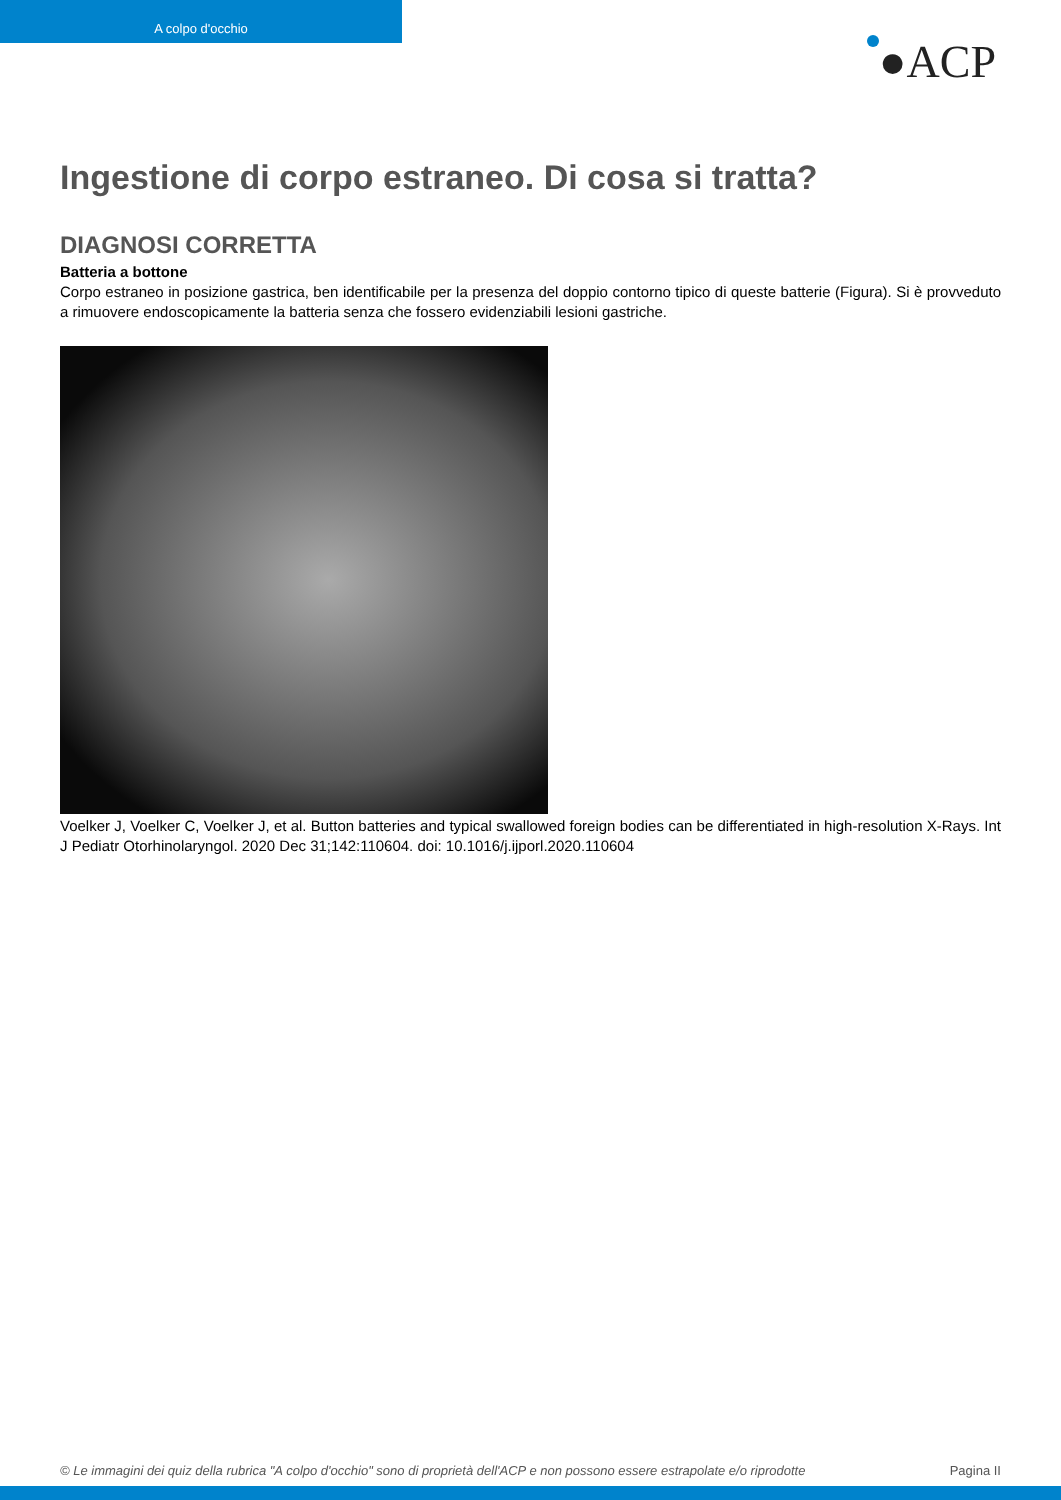A colpo d'occhio
●ACP
Ingestione di corpo estraneo. Di cosa si tratta?
DIAGNOSI CORRETTA
Batteria a bottone
Corpo estraneo in posizione gastrica, ben identificabile per la presenza del doppio contorno tipico di queste batterie (Figura). Si è provveduto a rimuovere endoscopicamente la batteria senza che fossero evidenziabili lesioni gastriche.
Voelker J, Voelker C, Voelker J, et al. Button batteries and typical swallowed foreign bodies can be differentiated in high-resolution X-Rays. Int J Pediatr Otorhinolaryngol. 2020 Dec 31;142:110604. doi: 10.1016/j.ijporl.2020.110604
© Le immagini dei quiz della rubrica "A colpo d'occhio" sono di proprietà dell'ACP e non possono essere estrapolate e/o riprodotte Pagina II